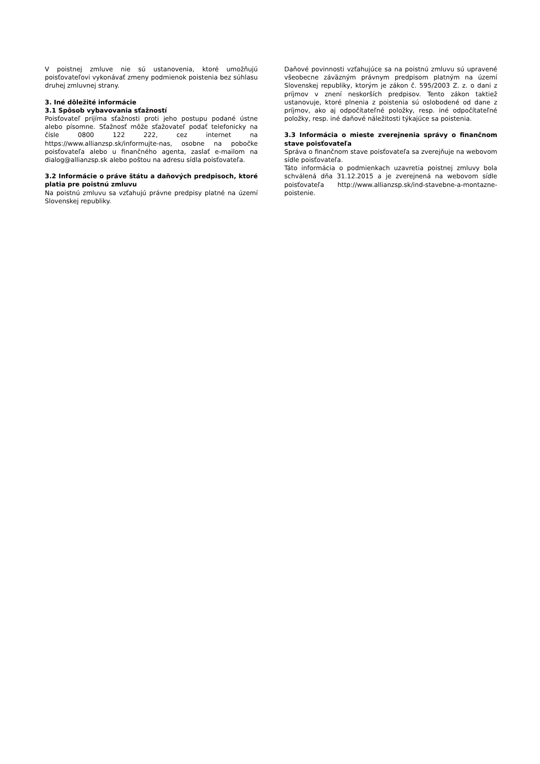V poistnej zmluve nie sú ustanovenia, ktoré umožňujú poisťovateľovi vykonávať zmeny podmienok poistenia bez súhlasu druhej zmluvnej strany.
3. Iné dôležité informácie
3.1 Spôsob vybavovania sťažností
Poisťovateľ prijíma sťažnosti proti jeho postupu podané ústne alebo písomne. Sťažnosť môže sťažovateľ podať telefonicky na čísle 0800 122 222, cez internet na https://www.allianzsp.sk/informujte-nas, osobne na pobočke poisťovateľa alebo u finančného agenta, zaslať e-mailom na dialog@allianzsp.sk alebo poštou na adresu sídla poisťovateľa.
3.2 Informácie o práve štátu a daňových predpisoch, ktoré platia pre poistnú zmluvu
Na poistnú zmluvu sa vzťahujú právne predpisy platné na území Slovenskej republiky.
Daňové povinnosti vzťahujúce sa na poistnú zmluvu sú upravené všeobecne záväzným právnym predpisom platným na území Slovenskej republiky, ktorým je zákon č. 595/2003 Z. z. o dani z príjmov v znení neskorších predpisov. Tento zákon taktiež ustanovuje, ktoré plnenia z poistenia sú oslobodené od dane z príjmov, ako aj odpočítateľné položky, resp. iné odpočítateľné položky, resp. iné daňové náležitosti týkajúce sa poistenia.
3.3 Informácia o mieste zverejnenia správy o finančnom stave poisťovateľa
Správa o finančnom stave poisťovateľa sa zverejňuje na webovom sídle poisťovateľa.
Táto informácia o podmienkach uzavretia poistnej zmluvy bola schválená dňa 31.12.2015 a je zverejnená na webovom sídle poisťovateľa http://www.allianzsp.sk/ind-stavebne-a-montazne-poistenie.